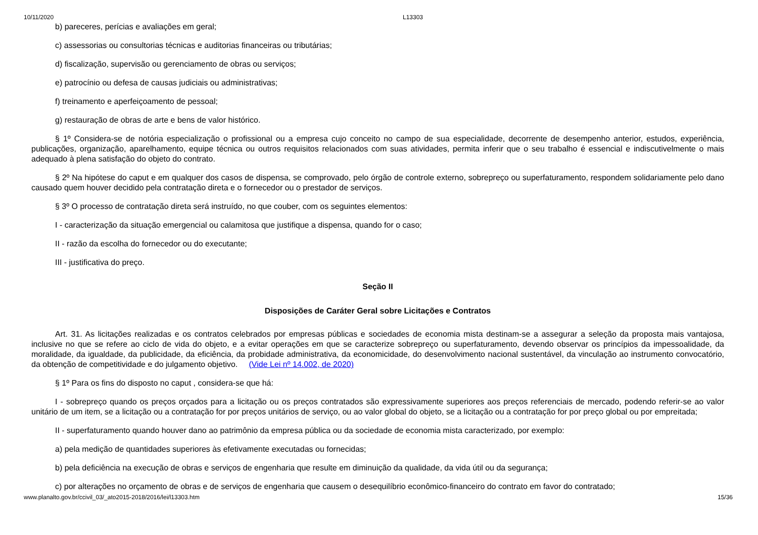10/11/2020 L13303
b) pareceres, perícias e avaliações em geral;
c) assessorias ou consultorias técnicas e auditorias financeiras ou tributárias;
d) fiscalização, supervisão ou gerenciamento de obras ou serviços;
e) patrocínio ou defesa de causas judiciais ou administrativas;
f) treinamento e aperfeiçoamento de pessoal;
g) restauração de obras de arte e bens de valor histórico.
§ 1º Considera-se de notória especialização o profissional ou a empresa cujo conceito no campo de sua especialidade, decorrente de desempenho anterior, estudos, experiência, publicações, organização, aparelhamento, equipe técnica ou outros requisitos relacionados com suas atividades, permita inferir que o seu trabalho é essencial e indiscutivelmente o mais adequado à plena satisfação do objeto do contrato.
§ 2º Na hipótese do caput e em qualquer dos casos de dispensa, se comprovado, pelo órgão de controle externo, sobrepreço ou superfaturamento, respondem solidariamente pelo dano causado quem houver decidido pela contratação direta e o fornecedor ou o prestador de serviços.
§ 3º O processo de contratação direta será instruído, no que couber, com os seguintes elementos:
I - caracterização da situação emergencial ou calamitosa que justifique a dispensa, quando for o caso;
II - razão da escolha do fornecedor ou do executante;
III - justificativa do preço.
Seção II
Disposições de Caráter Geral sobre Licitações e Contratos
Art. 31. As licitações realizadas e os contratos celebrados por empresas públicas e sociedades de economia mista destinam-se a assegurar a seleção da proposta mais vantajosa, inclusive no que se refere ao ciclo de vida do objeto, e a evitar operações em que se caracterize sobrepreço ou superfaturamento, devendo observar os princípios da impessoalidade, da moralidade, da igualdade, da publicidade, da eficiência, da probidade administrativa, da economicidade, do desenvolvimento nacional sustentável, da vinculação ao instrumento convocatório, da obtenção de competitividade e do julgamento objetivo. (Vide Lei nº 14.002, de 2020)
§ 1º Para os fins do disposto no caput , considera-se que há:
I - sobrepreço quando os preços orçados para a licitação ou os preços contratados são expressivamente superiores aos preços referenciais de mercado, podendo referir-se ao valor unitário de um item, se a licitação ou a contratação for por preços unitários de serviço, ou ao valor global do objeto, se a licitação ou a contratação for por preço global ou por empreitada;
II - superfaturamento quando houver dano ao patrimônio da empresa pública ou da sociedade de economia mista caracterizado, por exemplo:
a) pela medição de quantidades superiores às efetivamente executadas ou fornecidas;
b) pela deficiência na execução de obras e serviços de engenharia que resulte em diminuição da qualidade, da vida útil ou da segurança;
c) por alterações no orçamento de obras e de serviços de engenharia que causem o desequilíbrio econômico-financeiro do contrato em favor do contratado;
www.planalto.gov.br/ccivil_03/_ato2015-2018/2016/lei/l13303.htm 15/36